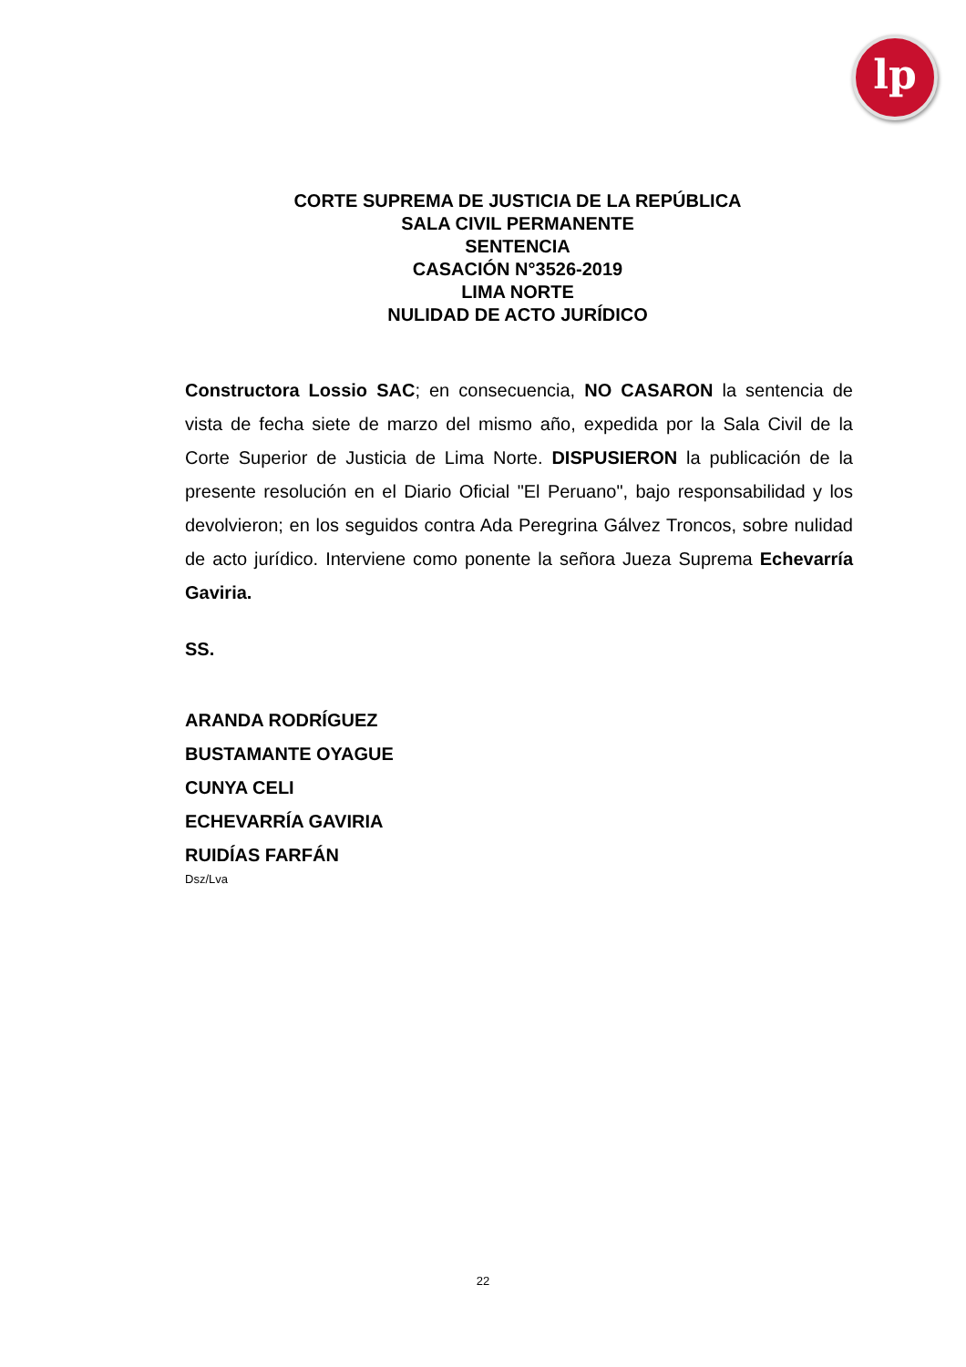lp
CORTE SUPREMA DE JUSTICIA DE LA REPÚBLICA
SALA CIVIL PERMANENTE
SENTENCIA
CASACIÓN N°3526-2019
LIMA NORTE
NULIDAD DE ACTO JURÍDICO
Constructora Lossio SAC; en consecuencia, NO CASARON la sentencia de vista de fecha siete de marzo del mismo año, expedida por la Sala Civil de la Corte Superior de Justicia de Lima Norte. DISPUSIERON la publicación de la presente resolución en el Diario Oficial "El Peruano", bajo responsabilidad y los devolvieron; en los seguidos contra Ada Peregrina Gálvez Troncos, sobre nulidad de acto jurídico. Interviene como ponente la señora Jueza Suprema Echevarría Gaviria.
SS.
ARANDA RODRÍGUEZ
BUSTAMANTE OYAGUE
CUNYA CELI
ECHEVARRÍA GAVIRIA
RUIDÍAS FARFÁN
Dsz/Lva
22